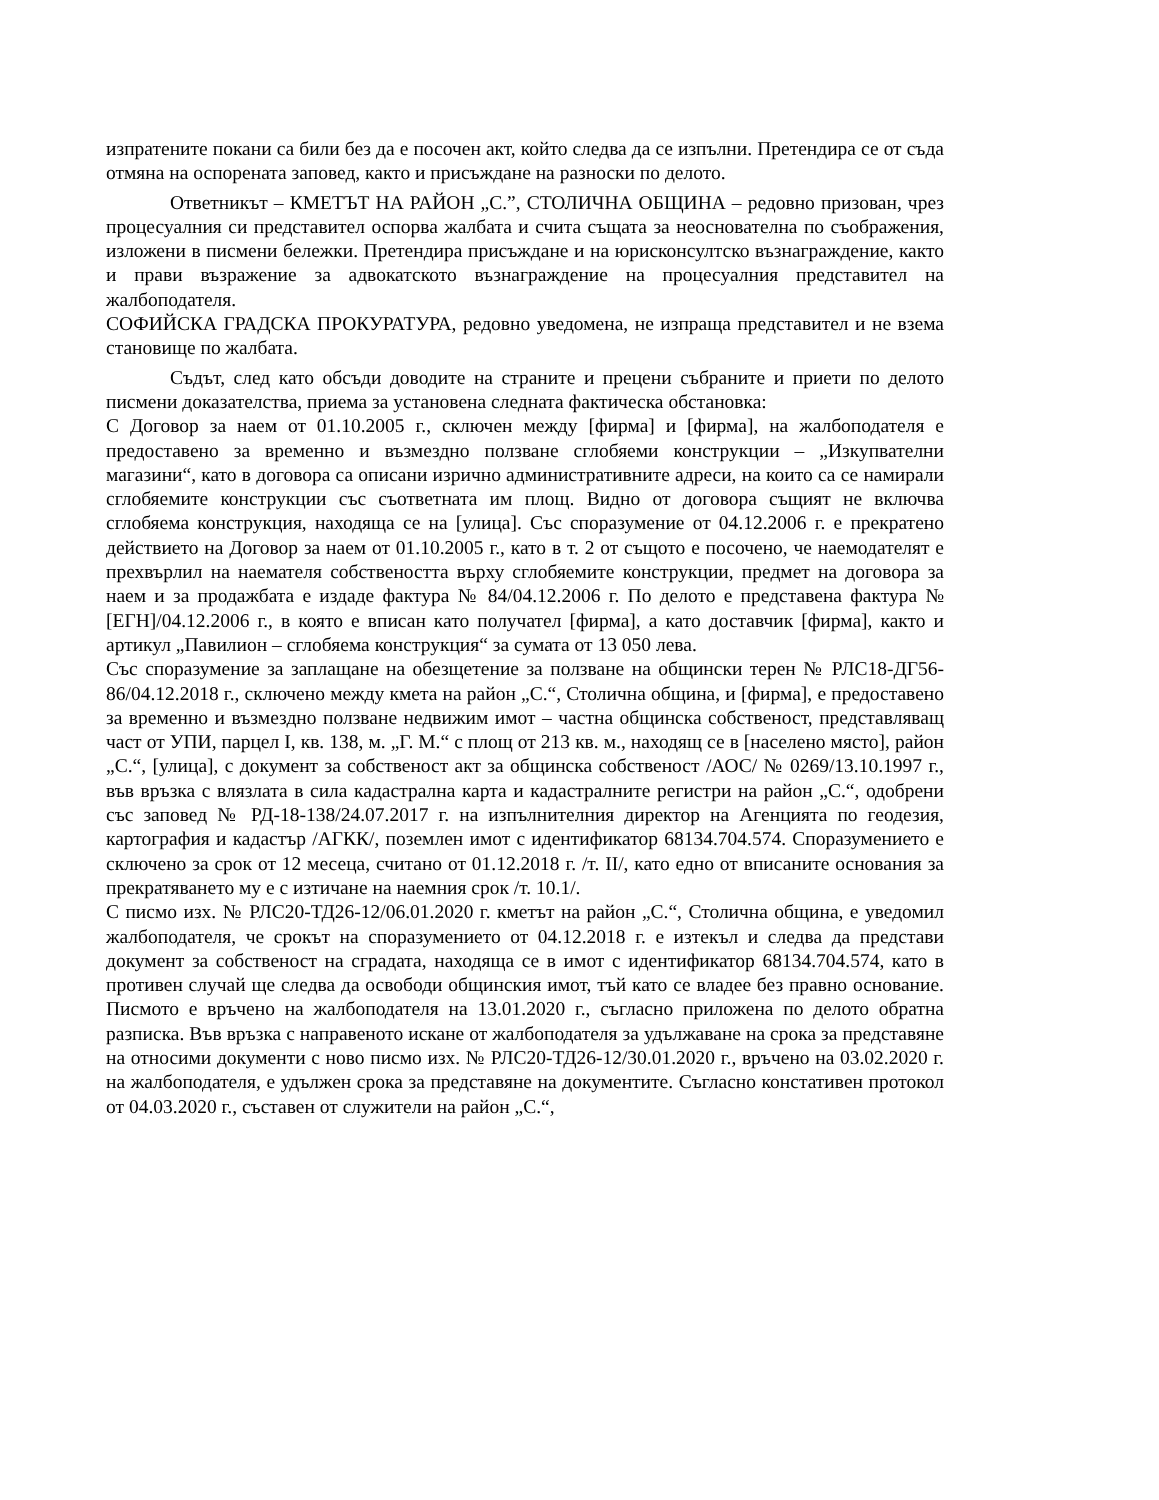изпратените покани са били без да е посочен акт, който следва да се изпълни. Претендира се от съда отмяна на оспорената заповед, както и присъждане на разноски по делото.
Ответникът – КМЕТЪТ НА РАЙОН „С.”, СТОЛИЧНА ОБЩИНА – редовно призован, чрез процесуалния си представител оспорва жалбата и счита същата за неоснователна по съображения, изложени в писмени бележки. Претендира присъждане и на юрисконсултско възнаграждение, както и прави възражение за адвокатското възнаграждение на процесуалния представител на жалбоподателя.
СОФИЙСКА ГРАДСКА ПРОКУРАТУРА, редовно уведомена, не изпраща представител и не взема становище по жалбата.
Съдът, след като обсъди доводите на страните и прецени събраните и приети по делото писмени доказателства, приема за установена следната фактическа обстановка:
С Договор за наем от 01.10.2005 г., сключен между [фирма] и [фирма], на жалбоподателя е предоставено за временно и възмездно ползване сглобяеми конструкции – „Изкупвателни магазини“, като в договора са описани изрично административните адреси, на които са се намирали сглобяемите конструкции със съответната им площ. Видно от договора същият не включва сглобяема конструкция, находяща се на [улица]. Със споразумение от 04.12.2006 г. е прекратено действието на Договор за наем от 01.10.2005 г., като в т. 2 от същото е посочено, че наемодателят е прехвърлил на наемателя собствеността върху сглобяемите конструкции, предмет на договора за наем и за продажбата е издаде фактура № 84/04.12.2006 г. По делото е представена фактура № [ЕГН]/04.12.2006 г., в която е вписан като получател [фирма], а като доставчик [фирма], както и артикул „Павилион – сглобяема конструкция“ за сумата от 13 050 лева.
Със споразумение за заплащане на обезщетение за ползване на общински терен № РЛС18-ДГ56-86/04.12.2018 г., сключено между кмета на район „С.“, Столична община, и [фирма], е предоставено за временно и възмездно ползване недвижим имот – частна общинска собственост, представляващ част от УПИ, парцел I, кв. 138, м. „Г. М.“ с площ от 213 кв. м., находящ се в [населено място], район „С.“, [улица], с документ за собственост акт за общинска собственост /АОС/ № 0269/13.10.1997 г., във връзка с влязлата в сила кадастрална карта и кадастралните регистри на район „С.“, одобрени със заповед № РД-18-138/24.07.2017 г. на изпълнителния директор на Агенцията по геодезия, картография и кадастър /АГКК/, поземлен имот с идентификатор 68134.704.574. Споразумението е сключено за срок от 12 месеца, считано от 01.12.2018 г. /т. II/, като едно от вписаните основания за прекратяването му е с изтичане на наемния срок /т. 10.1/.
С писмо изх. № РЛС20-ТД26-12/06.01.2020 г. кметът на район „С.“, Столична община, е уведомил жалбоподателя, че срокът на споразумението от 04.12.2018 г. е изтекъл и следва да представи документ за собственост на сградата, находяща се в имот с идентификатор 68134.704.574, като в противен случай ще следва да освободи общинския имот, тъй като се владее без правно основание. Писмото е връчено на жалбоподателя на 13.01.2020 г., съгласно приложена по делото обратна разписка. Във връзка с направеното искане от жалбоподателя за удължаване на срока за представяне на относими документи с ново писмо изх. № РЛС20-ТД26-12/30.01.2020 г., връчено на 03.02.2020 г. на жалбоподателя, е удължен срока за представяне на документите. Съгласно констативен протокол от 04.03.2020 г., съставен от служители на район „С.“,